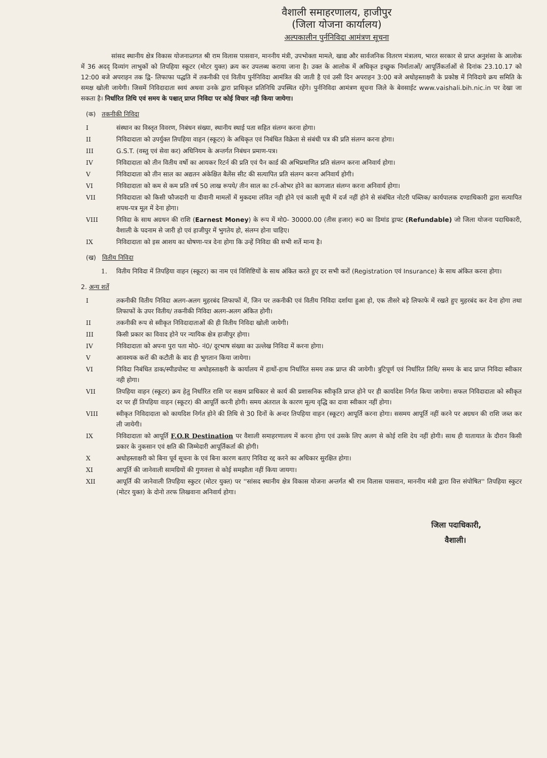वैशाली समाहरणालय, हाजीपुर
(जिला योजना कार्यालय)
अल्पकालीन पुर्ननिविदा आमंत्रण सूचना
सांसद स्थानीय क्षेत्र विकास योजनान्र्तगत श्री राम विलास पासवान, माननीय मंत्री, उपभोक्ता मामले, खाद्य और सार्वजनिक वितरण मंत्रालय, भारत सरकार से प्राप्त अनुशंसा के आलोक में 36 अदद् दिव्यांग लाभुकों को तिपहिया स्कूटर (मोटर युक्त) क्रय कर उपलब्ध कराया जाना है। उक्त के आलोक में अधिकृत इच्छुक निर्माताओं/ आपूर्तिकर्ताओं से दिनांक 23.10.17 को 12:00 बजे अपराहन तक द्वि- लिफाफा पद्धति में तकनीकी एवं वितीय पुर्ननिविदा आमंत्रित की जाती है एवं उसी दिन अपराहन 3:00 बजे अधोहस्ताक्षरी के प्रकोष्ठ में निविदाये क्रय समिति के समक्ष खोली जायेगी। जिसमें निविदादाता स्वयं अथवा उनके द्वारा प्राधिकृत प्रतिनिधि उपस्थित रहेंगे। पुर्ननिविदा आमंत्रण सूचना जिले के बेवसाईट www.vaishali.bih.nic.in पर देखा जा सकता है। निर्धारित तिथि एवं समय के पश्चात् प्राप्त निविदा पर कोई विचार नही किया जायेगा।
(क) तकनीकी निविदा
Iसंस्थान का विस्तृत विवरण, निबंधन संख्या, स्थानीय स्थाई पता सहित संलग्न करना होगा।
II निविदादाता को उपर्युक्त तिपहिया वाहन (स्कूटर) के अधिकृत एवं निबंधित विक्रेता से संबंधी पत्र की प्रति संलग्न करना होगा।
III G.S.T. (वस्तु एवं सेवा कर) अधिनियम के अन्तर्गत निबंधन प्रमाण-पत्र।
IV निविदादाता को तीन वितीय वर्षो का आयकर रिटर्न की प्रति एवं पैन कार्ड की अभिप्रमाणित प्रति संलग्न करना अनिवार्य होगा।
Vनिविदादाता को तीन साल का अद्यतन अंकेक्षित बैलेंस सीट की सत्यापित प्रति संलग्न करना अनिवार्य होगी।
VI निविदादाता को कम से कम प्रति वर्ष 50 लाख रूपये/ तीन साल का टर्न-ओभर होने का कागजात संलग्न करना अनिवार्य होगा।
VII निविदादाता को किसी फौजदारी या दीवानी मामलों में मुकदमा लंवित नही होने एवं काली सूची में दर्ज नहीं होने से संबंधित नोटरी पब्लिक/ कार्यपालक दण्डाधिकारी द्वारा सत्यापित शपथ-पत्र मूल में देना होगा।
VIII निविदा के साथ अग्रधन की राशि (Earnest Money) के रूप में मो0- 30000.00 (तीस हजार) रू0 का डिमांड ड्राफ्ट (Refundable) जो जिला योजना पदाधिकारी, वैशाली के पदनाम से जारी हो एवं हाजीपुर में भुगतेय हो, संलग्न होना चाहिए।
IX निविदादाता को इस आशय का धोषणा-पत्र देना होगा कि उन्हें निविदा की सभी शर्ते मान्य है।
(ख) वितीय निविदा
1. वितीय निविदा में तिपहिया वाहन (स्कूटर) का नाम एवं विशिष्टियों के साथ अंकित करते हुए दर सभी करों (Registration एवं Insurance) के साथ अंकित करना होगा।
2. अन्य शर्ते
Iतकनीकी वितीय निविदा अलग-अलग मुहरबंद लिफाफों में, जिन पर तकनीकी एवं वितीय निविदा दर्शाया हुआ हो, एक तीसरे बड़े लिफाफे में रखते हुए मुहरबंद कर देना होगा तथा लिफाफों के उपर वितीय/ तकनीकी निविदा अलग-अलग अंकित होगी।
II तकनीकी रूप से स्वीकृत निविदादाताओं की ही वितीय निविदा खोली जायेगी।
III किसी प्रकार का विवाद होने पर न्यायिक क्षेत्र हाजीपुर होगा।
IV निविदादाता को अपना पुरा पता मो0- नं0/ दूरभाष संख्या का उल्लेख निविदा में करना होगा।
Vआवश्यक करों की कटौती के बाद ही भुगतान किया जायेगा।
VI निविदा निबंधित डाक/स्पीडपोस्ट या अधोहस्ताक्षरी के कार्यालय में हाथों-हाथ निर्धारित समय तक प्राप्त की जायेगी। त्रुटिपूर्ण एवं निर्धारित तिथि/ समय के बाद प्राप्त निविदा स्वीकार नही होगा।
VII तिपहिया वाहन (स्कूटर) क्रय हेतु निर्धारित राशि पर सक्षम प्राधिकार से कार्य की प्रशासनिक स्वीकृति प्राप्त होने पर ही कार्यादेश निर्गत किया जायेगा। सफल निविदादाता को स्वीकृत दर पर हीं तिपहिया वाहन (स्कूटर) की आपूर्ति करनी होगी। समय अंतराल के कारण मूल्य वृद्धि का दावा स्वीकार नहीं होगा।
VIII स्वीकृत निविदादाता को कायदिश निर्गत होने की तिथि से 30 दिनों के अन्दर तिपहिया वाहन (स्कूटर) आपूर्ति करना होगा। ससमय आपूर्ति नहीं करने पर अग्रधन की राशि जब्त कर ली जायेगी।
IX निविदादाता को आपूर्ति F.O.R Destination पर वैशाली समाहरणालय में करना होगा एवं उसके लिए अलग से कोई राशि देय नहीं होगी। साथ ही यातायात के दौरान किसी प्रकार के नुकसान एवं क्षति की जिम्मेदारी आपूर्तिकर्ता की होगी।
Xअधोहस्ताक्षरी को बिना पूर्व सूचना के एवं बिना कारण बताए निविदा रद्द करने का अधिकार सुरक्षित होगा।
XI आपूर्ति की जानेवाली सामग्रियों की गुणवत्ता से कोई समझौता नहीं किया जायगा।
XII आपूर्ति की जानेवाली तिपहिया स्कुटर (मोटर युक्त) पर ''सांसद स्थानीय क्षेत्र विकास योजना अन्तर्गत श्री राम विलास पासवान, माननीय मंत्री द्वारा वित्त संपोषित'' तिपहिया स्कुटर (मोटर युक्त) के दोनो तरफ लिखवाना अनिवार्य होगा।
जिला पदाधिकारी,
वैशाली।